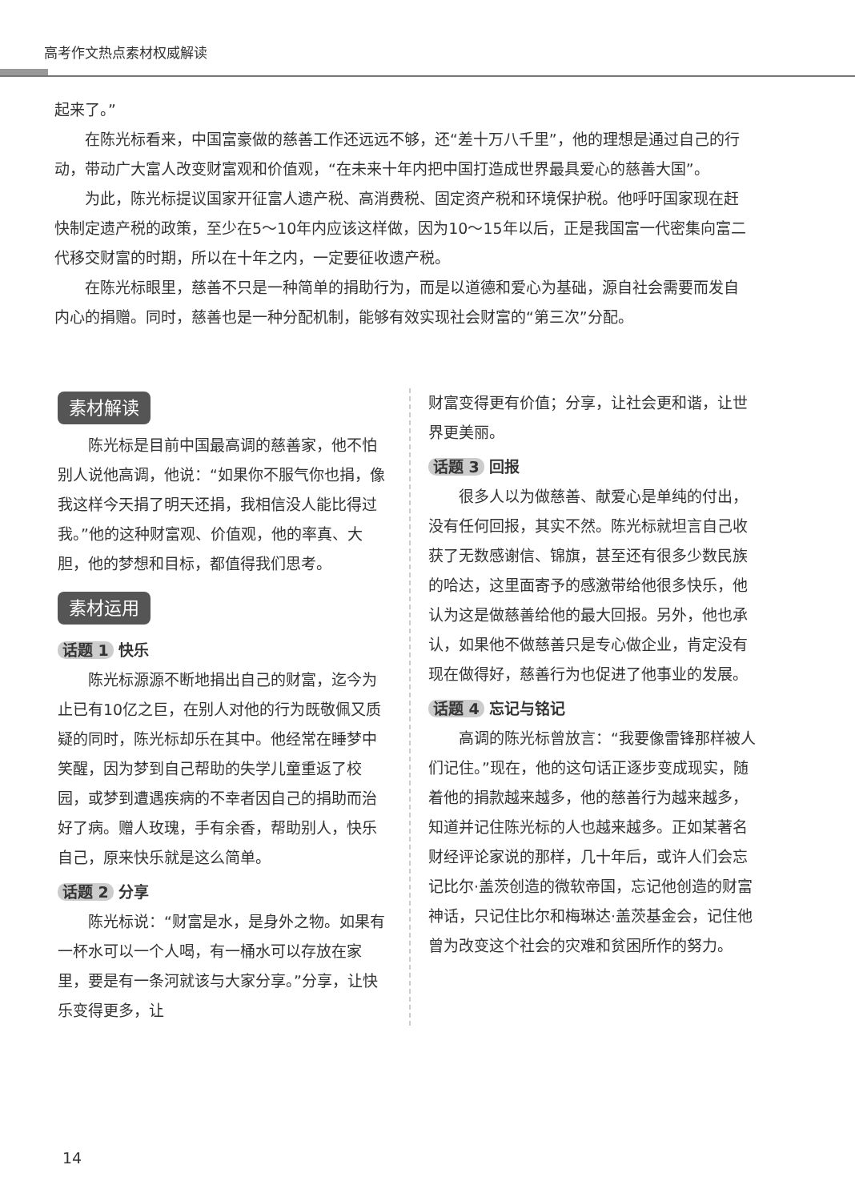高考作文热点素材权威解读
起来了。”
在陈光标看来，中国富豪做的慈善工作还远远不够，还“差十万八千里”，他的理想是通过自己的行动，带动广大富人改变财富观和价值观，“在未来十年内把中国打造成世界最具爱心的慈善大国”。
为此，陈光标提议国家开征富人遗产税、高消费税、固定资产税和环境保护税。他呼吁国家现在赶快制定遗产税的政策，至少在5～10年内应该这样做，因为10～15年以后，正是我国富一代密集向富二代移交财富的时期，所以在十年之内，一定要征收遗产税。
在陈光标眼里，慈善不只是一种简单的捐助行为，而是以道德和爱心为基础，源自社会需要而发自内心的捐赠。同时，慈善也是一种分配机制，能够有效实现社会财富的“第三次”分配。
素材解读
陈光标是目前中国最高调的慈善家，他不怕别人说他高调，他说：“如果你不服气你也捐，像我这样今天捐了明天还捐，我相信没人能比得过我。”他的这种财富观、价值观，他的率真、大胆，他的梦想和目标，都值得我们思考。
素材运用
话题 1 快乐
陈光标源源不断地捐出自己的财富，迄今为止已有10亿之巨，在别人对他的行为既敬佩又质疑的同时，陈光标却乐在其中。他经常在睡梦中笑醒，因为梦到自己帮助的失学儿童重返了校园，或梦到遭遇疾病的不幸者因自己的捐助而治好了病。赠人玫瑰，手有余香，帮助别人，快乐自己，原来快乐就是这么简单。
话题 2 分享
陈光标说：“财富是水，是身外之物。如果有一杯水可以一个人喝，有一桶水可以存放在家里，要是有一条河就该与大家分享。”分享，让快乐变得更多，让
财富变得更有价值；分享，让社会更和谐，让世界更美丽。
话题 3 回报
很多人以为做慈善、献爱心是单纯的付出，没有任何回报，其实不然。陈光标就坦言自己收获了无数感谢信、锦旗，甚至还有很多少数民族的哈达，这里面寄予的感激带给他很多快乐，他认为这是做慈善给他的最大回报。另外，他也承认，如果他不做慈善只是专心做企业，肯定没有现在做得好，慈善行为也促进了他事业的发展。
话题 4 忘记与铭记
高调的陈光标曾放言：“我要像雷锋那样被人们记住。”现在，他的这句话正逐步变成现实，随着他的捐款越来越多，他的慈善行为越来越多，知道并记住陈光标的人也越来越多。正如某著名财经评论家说的那样，几十年后，或许人们会忘记比尔·盖茨创造的微软帝国，忘记他创造的财富神话，只记住比尔和梅琳达·盖茨基金会，记住他曾为改变这个社会的灾难和贫困所作的努力。
14